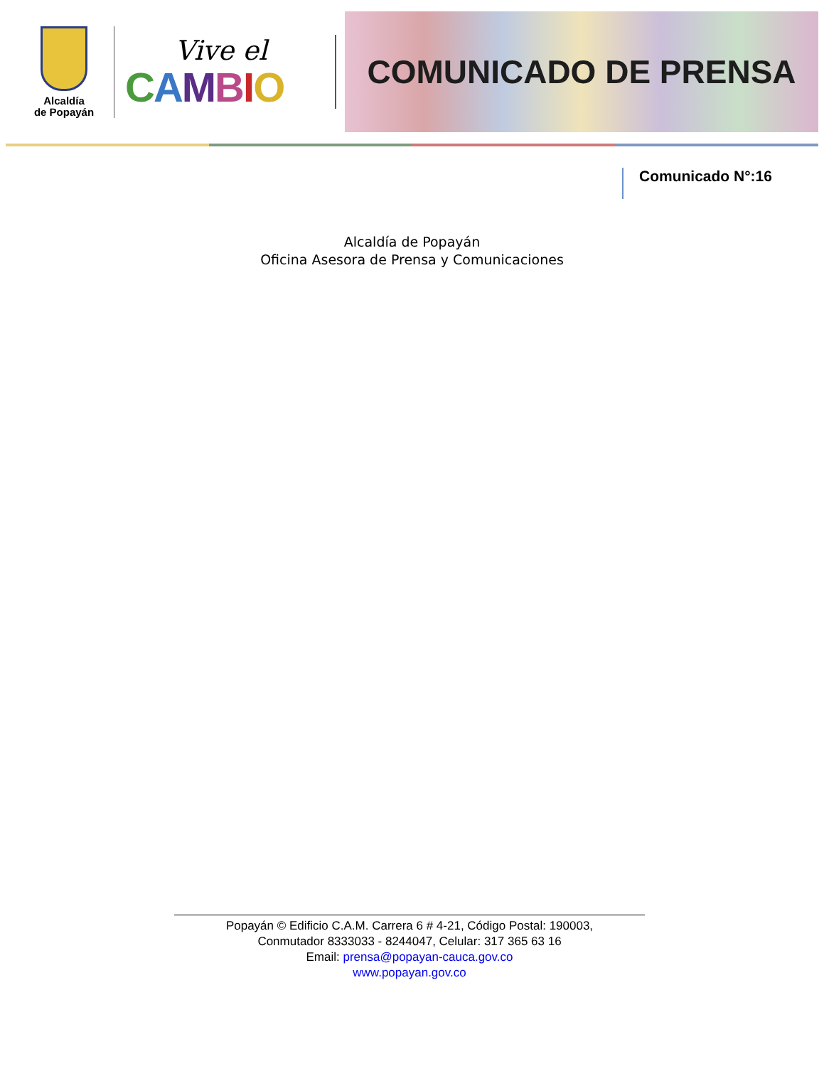Alcaldía
de Popayán
Vive el
CAMBIO
COMUNICADO DE PRENSA
Comunicado N°:16
Alcaldía de Popayán
Oficina Asesora de Prensa y Comunicaciones
Popayán © Edificio C.A.M. Carrera 6 # 4-21, Código Postal: 190003,
Conmutador 8333033 - 8244047, Celular: 317 365 63 16
Email: prensa@popayan-cauca.gov.co
www.popayan.gov.co